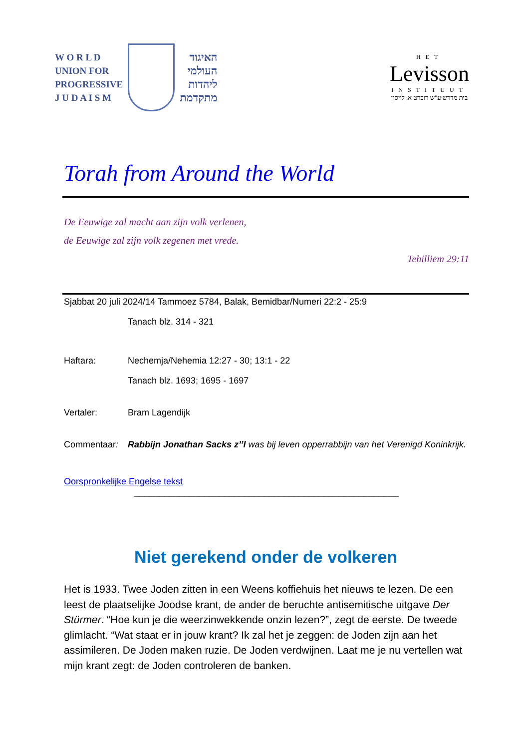W O R L D
UNION FOR
PROGRESSIVE
J U D A I S M
האיגוד
העולמי
ליהדות
מתקדמת
HET
Levisson
INSTITUUT
בית מדרש ע"ש רוברט א. לויסון
Torah from Around the World
De Eeuwige zal macht aan zijn volk verlenen,
de Eeuwige zal zijn volk zegenen met vrede.
Tehilliem 29:11
Sjabbat 20 juli 2024/14 Tammoez 5784, Balak, Bemidbar/Numeri 22:2 - 25:9
Tanach blz. 314 - 321
Haftara: Nechemja/Nehemia 12:27 - 30; 13:1 - 22
Tanach blz. 1693; 1695 - 1697
Vertaler: Bram Lagendijk
Commentaar: Rabbijn Jonathan Sacks z’’l was bij leven opperrabbijn van het Verenigd Koninkrijk.
Oorspronkelijke Engelse tekst
_____________________________________________________
Niet gerekend onder de volkeren
Het is 1933. Twee Joden zitten in een Weens koffiehuis het nieuws te lezen. De een leest de plaatselijke Joodse krant, de ander de beruchte antisemitische uitgave Der Stürmer. “Hoe kun je die weerzinwekkende onzin lezen?”, zegt de eerste. De tweede glimlacht. “Wat staat er in jouw krant? Ik zal het je zeggen: de Joden zijn aan het assimileren. De Joden maken ruzie. De Joden verdwijnen. Laat me je nu vertellen wat mijn krant zegt: de Joden controleren de banken.